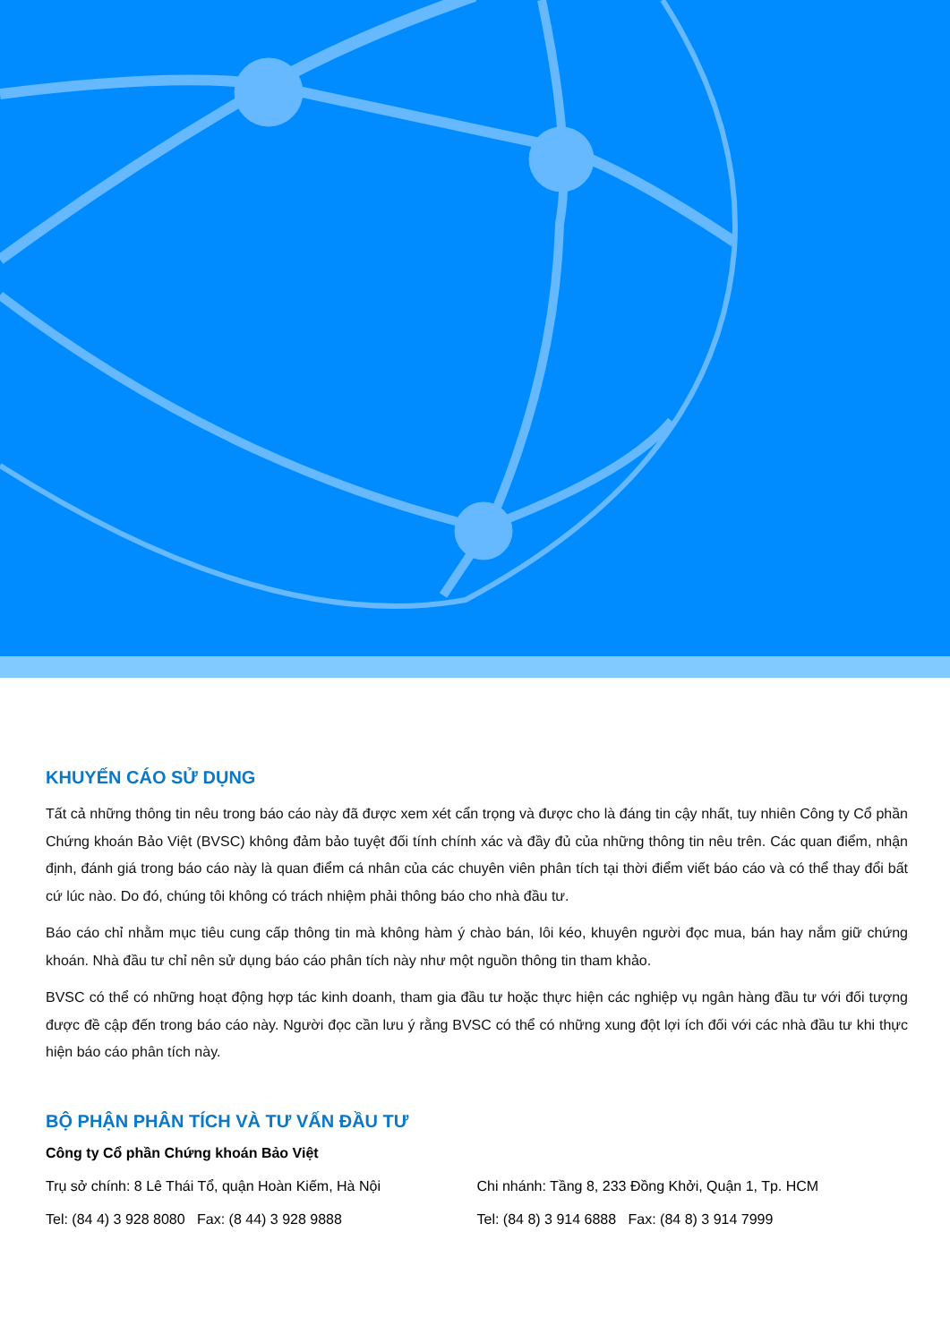KHUYẾN CÁO SỬ DỤNG
Tất cả những thông tin nêu trong báo cáo này đã được xem xét cẩn trọng và được cho là đáng tin cậy nhất, tuy nhiên Công ty Cổ phần Chứng khoán Bảo Việt (BVSC) không đảm bảo tuyệt đối tính chính xác và đầy đủ của những thông tin nêu trên. Các quan điểm, nhận định, đánh giá trong báo cáo này là quan điểm cá nhân của các chuyên viên phân tích tại thời điểm viết báo cáo và có thể thay đổi bất cứ lúc nào. Do đó, chúng tôi không có trách nhiệm phải thông báo cho nhà đầu tư.
Báo cáo chỉ nhằm mục tiêu cung cấp thông tin mà không hàm ý chào bán, lôi kéo, khuyên người đọc mua, bán hay nắm giữ chứng khoán. Nhà đầu tư chỉ nên sử dụng báo cáo phân tích này như một nguồn thông tin tham khảo.
BVSC có thể có những hoạt động hợp tác kinh doanh, tham gia đầu tư hoặc thực hiện các nghiệp vụ ngân hàng đầu tư với đối tượng được đề cập đến trong báo cáo này. Người đọc cần lưu ý rằng BVSC có thể có những xung đột lợi ích đối với các nhà đầu tư khi thực hiện báo cáo phân tích này.
BỘ PHẬN PHÂN TÍCH VÀ TƯ VẤN ĐẦU TƯ
Công ty Cổ phần Chứng khoán Bảo Việt
Trụ sở chính: 8 Lê Thái Tổ, quận Hoàn Kiếm, Hà Nội Chi nhánh: Tầng 8, 233 Đồng Khởi, Quận 1, Tp. HCM
Tel: (84 4) 3 928 8080 Fax: (8 44) 3 928 9888 Tel: (84 8) 3 914 6888 Fax: (84 8) 3 914 7999